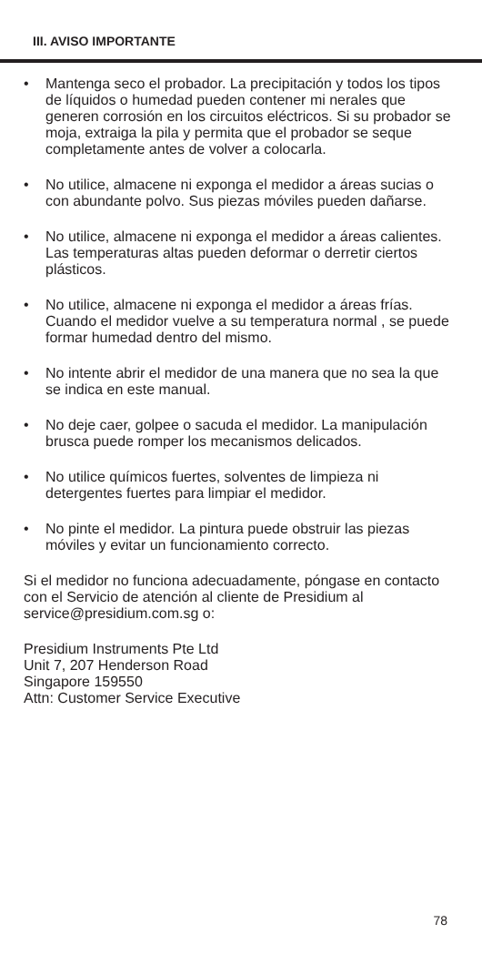III. AVISO IMPORTANTE
• Mantenga seco el probador. La precipitación y todos los tipos de líquidos o humedad pueden contener mi nerales que generen corrosión en los circuitos eléctricos. Si su probador se moja, extraiga la pila y permita que el probador se seque completamente antes de volver a colocarla.
• No utilice, almacene ni exponga el medidor a áreas sucias o con abundante polvo. Sus piezas móviles pueden dañarse.
• No utilice, almacene ni exponga el medidor a áreas calientes. Las temperaturas altas pueden deformar o derretir ciertos plásticos.
• No utilice, almacene ni exponga el medidor a áreas frías. Cuando el medidor vuelve a su temperatura normal , se puede formar humedad dentro del mismo.
• No intente abrir el medidor de una manera que no sea la que se indica en este manual.
• No deje caer, golpee o sacuda el medidor. La manipulación brusca puede romper los mecanismos delicados.
• No utilice químicos fuertes, solventes de limpieza ni detergentes fuertes para limpiar el medidor.
• No pinte el medidor. La pintura puede obstruir las piezas móviles y evitar un funcionamiento correcto.
Si el medidor no funciona adecuadamente, póngase en contacto con el Servicio de atención al cliente de Presidium al service@presidium.com.sg o:
Presidium Instruments Pte Ltd
Unit 7, 207 Henderson Road
Singapore 159550
Attn: Customer Service Executive
78